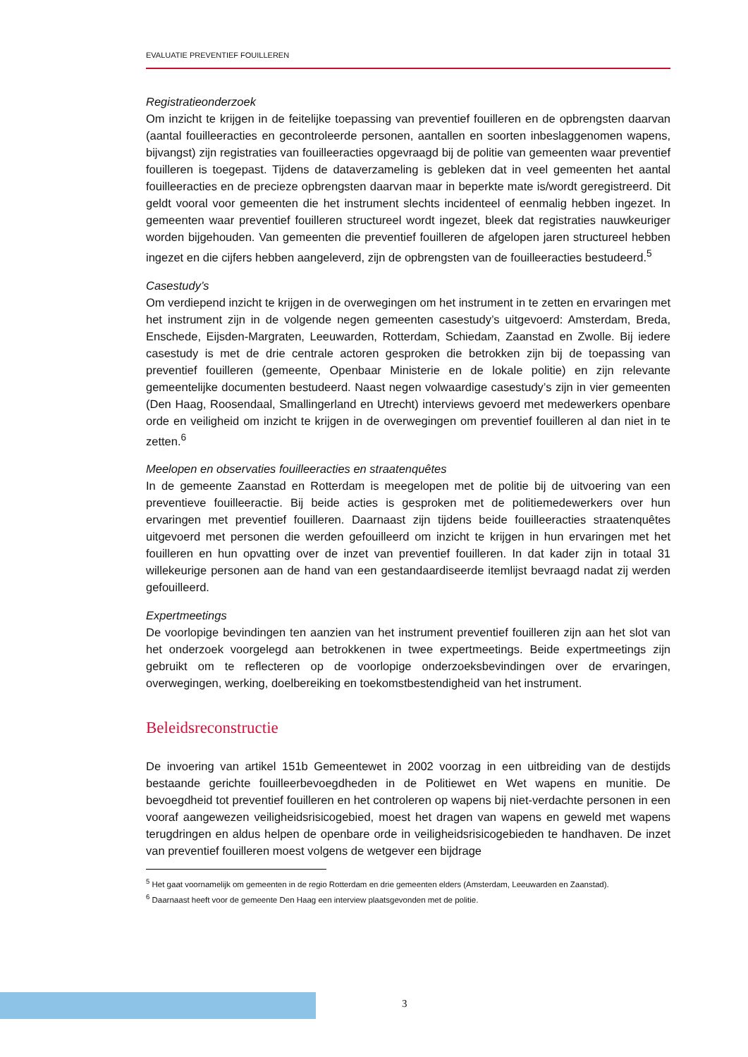EVALUATIE PREVENTIEF FOUILLEREN
Registratieonderzoek
Om inzicht te krijgen in de feitelijke toepassing van preventief fouilleren en de opbrengsten daarvan (aantal fouilleeracties en gecontroleerde personen, aantallen en soorten inbeslaggenomen wapens, bijvangst) zijn registraties van fouilleeracties opgevraagd bij de politie van gemeenten waar preventief fouilleren is toegepast. Tijdens de dataverzameling is gebleken dat in veel gemeenten het aantal fouilleeracties en de precieze opbrengsten daarvan maar in beperkte mate is/wordt geregistreerd. Dit geldt vooral voor gemeenten die het instrument slechts incidenteel of eenmalig hebben ingezet. In gemeenten waar preventief fouilleren structureel wordt ingezet, bleek dat registraties nauwkeuriger worden bijgehouden. Van gemeenten die preventief fouilleren de afgelopen jaren structureel hebben ingezet en die cijfers hebben aangeleverd, zijn de opbrengsten van de fouilleeracties bestudeerd.<sup>5</sup>
Casestudy’s
Om verdiepend inzicht te krijgen in de overwegingen om het instrument in te zetten en ervaringen met het instrument zijn in de volgende negen gemeenten casestudy’s uitgevoerd: Amsterdam, Breda, Enschede, Eijsden-Margraten, Leeuwarden, Rotterdam, Schiedam, Zaanstad en Zwolle. Bij iedere casestudy is met de drie centrale actoren gesproken die betrokken zijn bij de toepassing van preventief fouilleren (gemeente, Openbaar Ministerie en de lokale politie) en zijn relevante gemeentelijke documenten bestudeerd. Naast negen volwaardige casestudy’s zijn in vier gemeenten (Den Haag, Roosendaal, Smallingerland en Utrecht) interviews gevoerd met medewerkers openbare orde en veiligheid om inzicht te krijgen in de overwegingen om preventief fouilleren al dan niet in te zetten.<sup>6</sup>
Meelopen en observaties fouilleeracties en straatenquêtes
In de gemeente Zaanstad en Rotterdam is meegelopen met de politie bij de uitvoering van een preventieve fouilleeractie. Bij beide acties is gesproken met de politiemedewerkers over hun ervaringen met preventief fouilleren. Daarnaast zijn tijdens beide fouilleeracties straatenquêtes uitgevoerd met personen die werden gefouilleerd om inzicht te krijgen in hun ervaringen met het fouilleren en hun opvatting over de inzet van preventief fouilleren. In dat kader zijn in totaal 31 willekeurige personen aan de hand van een gestandaardiseerde itemlijst bevraagd nadat zij werden gefouilleerd.
Expertmeetings
De voorlopige bevindingen ten aanzien van het instrument preventief fouilleren zijn aan het slot van het onderzoek voorgelegd aan betrokkenen in twee expertmeetings. Beide expertmeetings zijn gebruikt om te reflecteren op de voorlopige onderzoeksbevindingen over de ervaringen, overwegingen, werking, doelbereiking en toekomstbestendigheid van het instrument.
Beleidsreconstructie
De invoering van artikel 151b Gemeentewet in 2002 voorzag in een uitbreiding van de destijds bestaande gerichte fouilleerbevoegdheden in de Politiewet en Wet wapens en munitie. De bevoegdheid tot preventief fouilleren en het controleren op wapens bij niet-verdachte personen in een vooraf aangewezen veiligheidsrisicogebied, moest het dragen van wapens en geweld met wapens terugdringen en aldus helpen de openbare orde in veiligheidsrisicogebieden te handhaven. De inzet van preventief fouilleren moest volgens de wetgever een bijdrage
<sup>5</sup> Het gaat voornamelijk om gemeenten in de regio Rotterdam en drie gemeenten elders (Amsterdam, Leeuwarden en Zaanstad).
<sup>6</sup> Daarnaast heeft voor de gemeente Den Haag een interview plaatsgevonden met de politie.
3